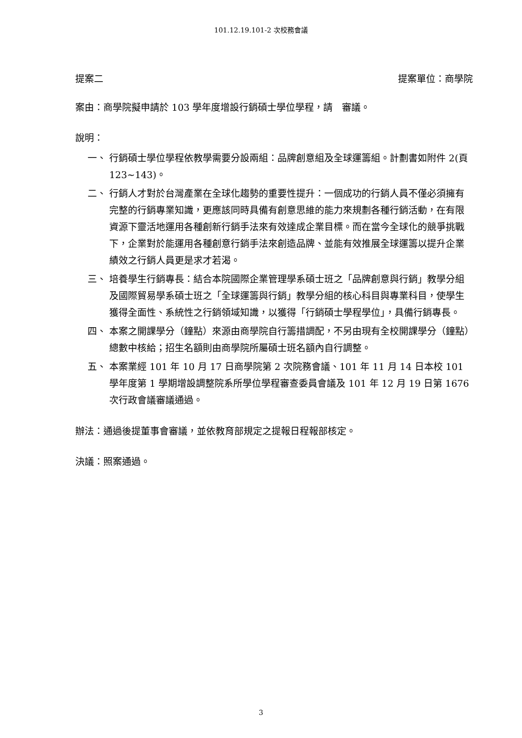101.12.19.101-2 次校務會議
提案二 提案單位：商學院
案由：商學院擬申請於 103 學年度增設行銷碩士學位學程，請　審議。
說明：
一、 行銷碩士學位學程依教學需要分設兩組：品牌創意組及全球運籌組。計劃書如附件 2(頁 123~143)。
二、 行銷人才對於台灣產業在全球化趨勢的重要性提升：一個成功的行銷人員不僅必須擁有完整的行銷專業知識，更應該同時具備有創意思維的能力來規劃各種行銷活動，在有限資源下靈活地運用各種創新行銷手法來有效達成企業目標。而在當今全球化的競爭挑戰下，企業對於能運用各種創意行銷手法來創造品牌、並能有效推展全球運籌以提升企業績效之行銷人員更是求才若渴。
三、 培養學生行銷專長：結合本院國際企業管理學系碩士班之「品牌創意與行銷」教學分組及國際貿易學系碩士班之「全球運籌與行銷」教學分組的核心科目與專業科目，使學生獲得全面性、系統性之行銷領域知識，以獲得「行銷碩士學程學位」，具備行銷專長。
四、 本案之開課學分（鐘點）來源由商學院自行籌措調配，不另由現有全校開課學分（鐘點）總數中核給；招生名額則由商學院所屬碩士班名額內自行調整。
五、 本案業經 101 年 10 月 17 日商學院第 2 次院務會議、101 年 11 月 14 日本校 101 學年度第 1 學期增設調整院系所學位學程審查委員會議及 101 年 12 月 19 日第 1676 次行政會議審議通過。
辦法：通過後提董事會審議，並依教育部規定之提報日程報部核定。
決議：照案通過。
3